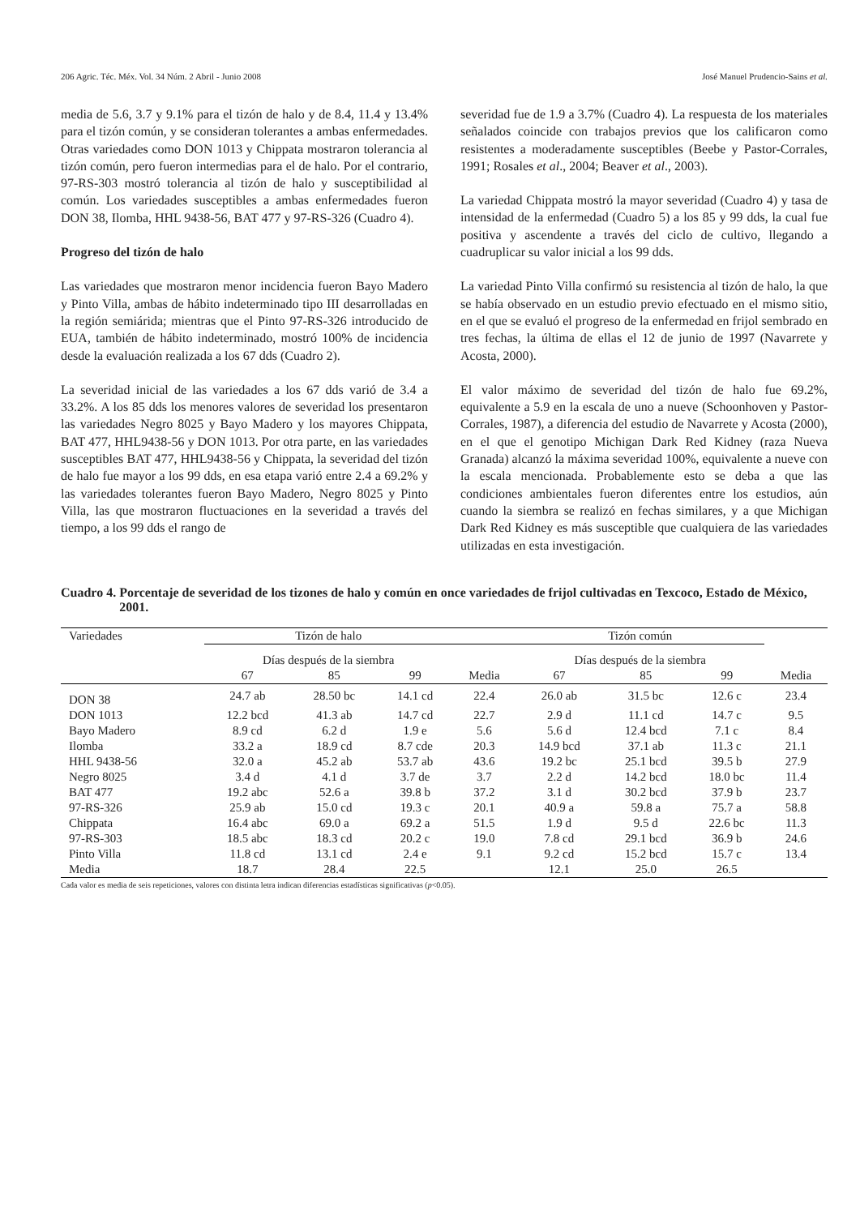206 Agric. Téc. Méx. Vol. 34 Núm. 2 Abril - Junio 2008 José Manuel Prudencio-Sains et al.
media de 5.6, 3.7 y 9.1% para el tizón de halo y de 8.4, 11.4 y 13.4% para el tizón común, y se consideran tolerantes a ambas enfermedades. Otras variedades como DON 1013 y Chippata mostraron tolerancia al tizón común, pero fueron intermedias para el de halo. Por el contrario, 97-RS-303 mostró tolerancia al tizón de halo y susceptibilidad al común. Los variedades susceptibles a ambas enfermedades fueron DON 38, Ilomba, HHL 9438-56, BAT 477 y 97-RS-326 (Cuadro 4).
Progreso del tizón de halo
Las variedades que mostraron menor incidencia fueron Bayo Madero y Pinto Villa, ambas de hábito indeterminado tipo III desarrolladas en la región semiárida; mientras que el Pinto 97-RS-326 introducido de EUA, también de hábito indeterminado, mostró 100% de incidencia desde la evaluación realizada a los 67 dds (Cuadro 2).
La severidad inicial de las variedades a los 67 dds varió de 3.4 a 33.2%. A los 85 dds los menores valores de severidad los presentaron las variedades Negro 8025 y Bayo Madero y los mayores Chippata, BAT 477, HHL9438-56 y DON 1013. Por otra parte, en las variedades susceptibles BAT 477, HHL9438-56 y Chippata, la severidad del tizón de halo fue mayor a los 99 dds, en esa etapa varió entre 2.4 a 69.2% y las variedades tolerantes fueron Bayo Madero, Negro 8025 y Pinto Villa, las que mostraron fluctuaciones en la severidad a través del tiempo, a los 99 dds el rango de
severidad fue de 1.9 a 3.7% (Cuadro 4). La respuesta de los materiales señalados coincide con trabajos previos que los calificaron como resistentes a moderadamente susceptibles (Beebe y Pastor-Corrales, 1991; Rosales et al., 2004; Beaver et al., 2003).
La variedad Chippata mostró la mayor severidad (Cuadro 4) y tasa de intensidad de la enfermedad (Cuadro 5) a los 85 y 99 dds, la cual fue positiva y ascendente a través del ciclo de cultivo, llegando a cuadruplicar su valor inicial a los 99 dds.
La variedad Pinto Villa confirmó su resistencia al tizón de halo, la que se había observado en un estudio previo efectuado en el mismo sitio, en el que se evaluó el progreso de la enfermedad en frijol sembrado en tres fechas, la última de ellas el 12 de junio de 1997 (Navarrete y Acosta, 2000).
El valor máximo de severidad del tizón de halo fue 69.2%, equivalente a 5.9 en la escala de uno a nueve (Schoonhoven y Pastor-Corrales, 1987), a diferencia del estudio de Navarrete y Acosta (2000), en el que el genotipo Michigan Dark Red Kidney (raza Nueva Granada) alcanzó la máxima severidad 100%, equivalente a nueve con la escala mencionada. Probablemente esto se deba a que las condiciones ambientales fueron diferentes entre los estudios, aún cuando la siembra se realizó en fechas similares, y a que Michigan Dark Red Kidney es más susceptible que cualquiera de las variedades utilizadas en esta investigación.
Cuadro 4. Porcentaje de severidad de los tizones de halo y común en once variedades de frijol cultivadas en Texcoco, Estado de México, 2001.
| Variedades | Tizón de halo | | | | Tizón común | | | |
| --- | --- | --- | --- | --- | --- | --- | --- | --- |
| | Días después de la siembra | | | | Días después de la siembra | | | |
| | 67 | 85 | 99 | Media | 67 | 85 | 99 | Media |
| DON 38 | 24.7 ab | 28.50 bc | 14.1 cd | 22.4 | 26.0 ab | 31.5 bc | 12.6 c | 23.4 |
| DON 1013 | 12.2 bcd | 41.3 ab | 14.7 cd | 22.7 | 2.9 d | 11.1 cd | 14.7 c | 9.5 |
| Bayo Madero | 8.9 cd | 6.2 d | 1.9 e | 5.6 | 5.6 d | 12.4 bcd | 7.1 c | 8.4 |
| Ilomba | 33.2 a | 18.9 cd | 8.7 cde | 20.3 | 14.9 bcd | 37.1 ab | 11.3 c | 21.1 |
| HHL 9438-56 | 32.0 a | 45.2 ab | 53.7 ab | 43.6 | 19.2 bc | 25.1 bcd | 39.5 b | 27.9 |
| Negro 8025 | 3.4 d | 4.1 d | 3.7 de | 3.7 | 2.2 d | 14.2 bcd | 18.0 bc | 11.4 |
| BAT 477 | 19.2 abc | 52.6 a | 39.8 b | 37.2 | 3.1 d | 30.2 bcd | 37.9 b | 23.7 |
| 97-RS-326 | 25.9 ab | 15.0 cd | 19.3 c | 20.1 | 40.9 a | 59.8 a | 75.7 a | 58.8 |
| Chippata | 16.4 abc | 69.0 a | 69.2 a | 51.5 | 1.9 d | 9.5 d | 22.6 bc | 11.3 |
| 97-RS-303 | 18.5 abc | 18.3 cd | 20.2 c | 19.0 | 7.8 cd | 29.1 bcd | 36.9 b | 24.6 |
| Pinto Villa | 11.8 cd | 13.1 cd | 2.4 e | 9.1 | 9.2 cd | 15.2 bcd | 15.7 c | 13.4 |
| Media | 18.7 | 28.4 | 22.5 | | 12.1 | 25.0 | 26.5 | |
Cada valor es media de seis repeticiones, valores con distinta letra indican diferencias estadísticas significativas (p<0.05).